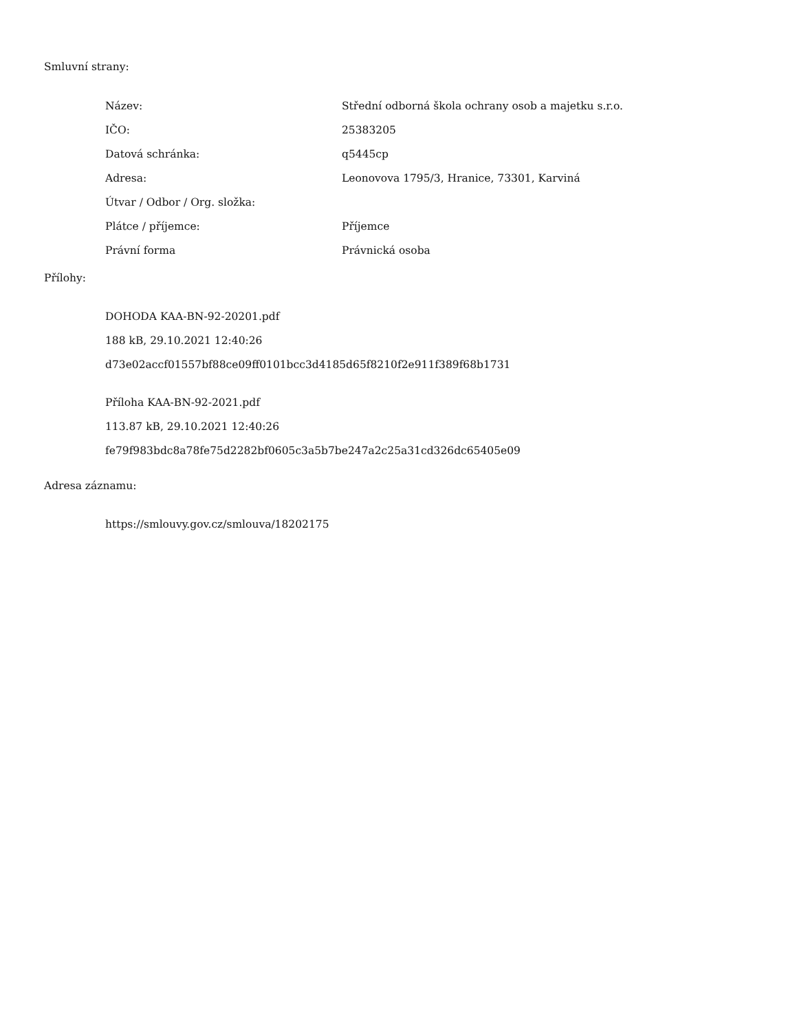Smluvní strany:
| Název: | Střední odborná škola ochrany osob a majetku s.r.o. |
| IČO: | 25383205 |
| Datová schránka: | q5445cp |
| Adresa: | Leonovova 1795/3, Hranice, 73301, Karviná |
| Útvar / Odbor / Org. složka: | |
| Plátce / příjemce: | Příjemce |
| Právní forma | Právnická osoba |
Přílohy:
DOHODA KAA-BN-92-20201.pdf
188 kB, 29.10.2021 12:40:26
d73e02accf01557bf88ce09ff0101bcc3d4185d65f8210f2e911f389f68b1731
Příloha KAA-BN-92-2021.pdf
113.87 kB, 29.10.2021 12:40:26
fe79f983bdc8a78fe75d2282bf0605c3a5b7be247a2c25a31cd326dc65405e09
Adresa záznamu:
https://smlouvy.gov.cz/smlouva/18202175